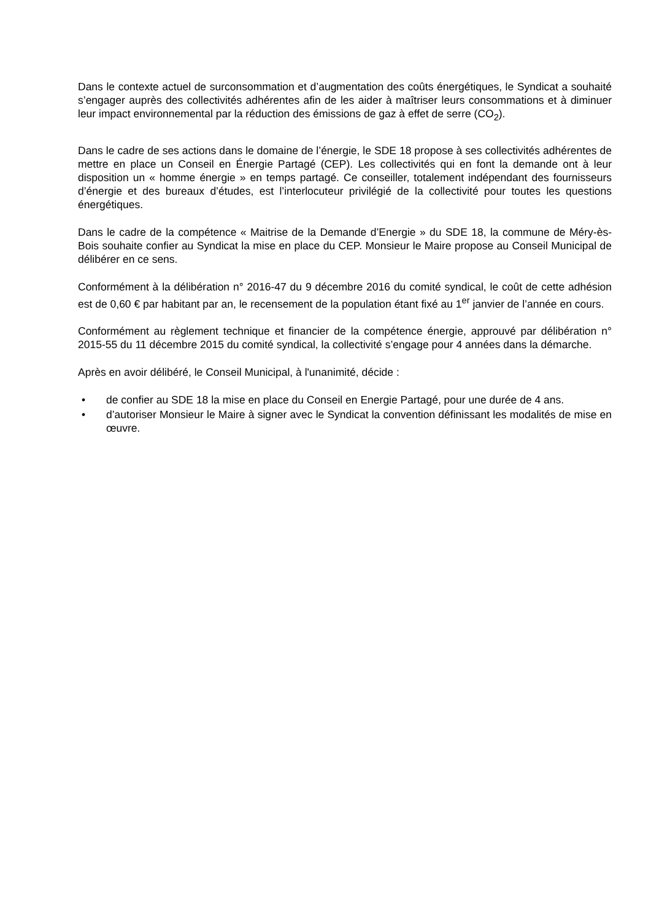Dans le contexte actuel de surconsommation et d’augmentation des coûts énergétiques, le Syndicat a souhaité s’engager auprès des collectivités adhérentes afin de les aider à maîtriser leurs consommations et à diminuer leur impact environnemental par la réduction des émissions de gaz à effet de serre (CO<sub>2</sub>).
Dans le cadre de ses actions dans le domaine de l’énergie, le SDE 18 propose à ses collectivités adhérentes de mettre en place un Conseil en Énergie Partagé (CEP). Les collectivités qui en font la demande ont à leur disposition un « homme énergie » en temps partagé. Ce conseiller, totalement indépendant des fournisseurs d’énergie et des bureaux d’études, est l’interlocuteur privilégié de la collectivité pour toutes les questions énergétiques.
Dans le cadre de la compétence « Maitrise de la Demande d’Energie » du SDE 18, la commune de Méry-ès-Bois souhaite confier au Syndicat la mise en place du CEP. Monsieur le Maire propose au Conseil Municipal de délibérer en ce sens.
Conformément à la délibération n° 2016-47 du 9 décembre 2016 du comité syndical, le coût de cette adhésion est de 0,60 € par habitant par an, le recensement de la population étant fixé au 1<sup>er</sup> janvier de l’année en cours.
Conformément au règlement technique et financier de la compétence énergie, approuvé par délibération n° 2015-55 du 11 décembre 2015 du comité syndical, la collectivité s’engage pour 4 années dans la démarche.
Après en avoir délibéré, le Conseil Municipal, à l'unanimité, décide :
• de confier au SDE 18 la mise en place du Conseil en Energie Partagé, pour une durée de 4 ans.
• d’autoriser Monsieur le Maire à signer avec le Syndicat la convention définissant les modalités de mise en œuvre.